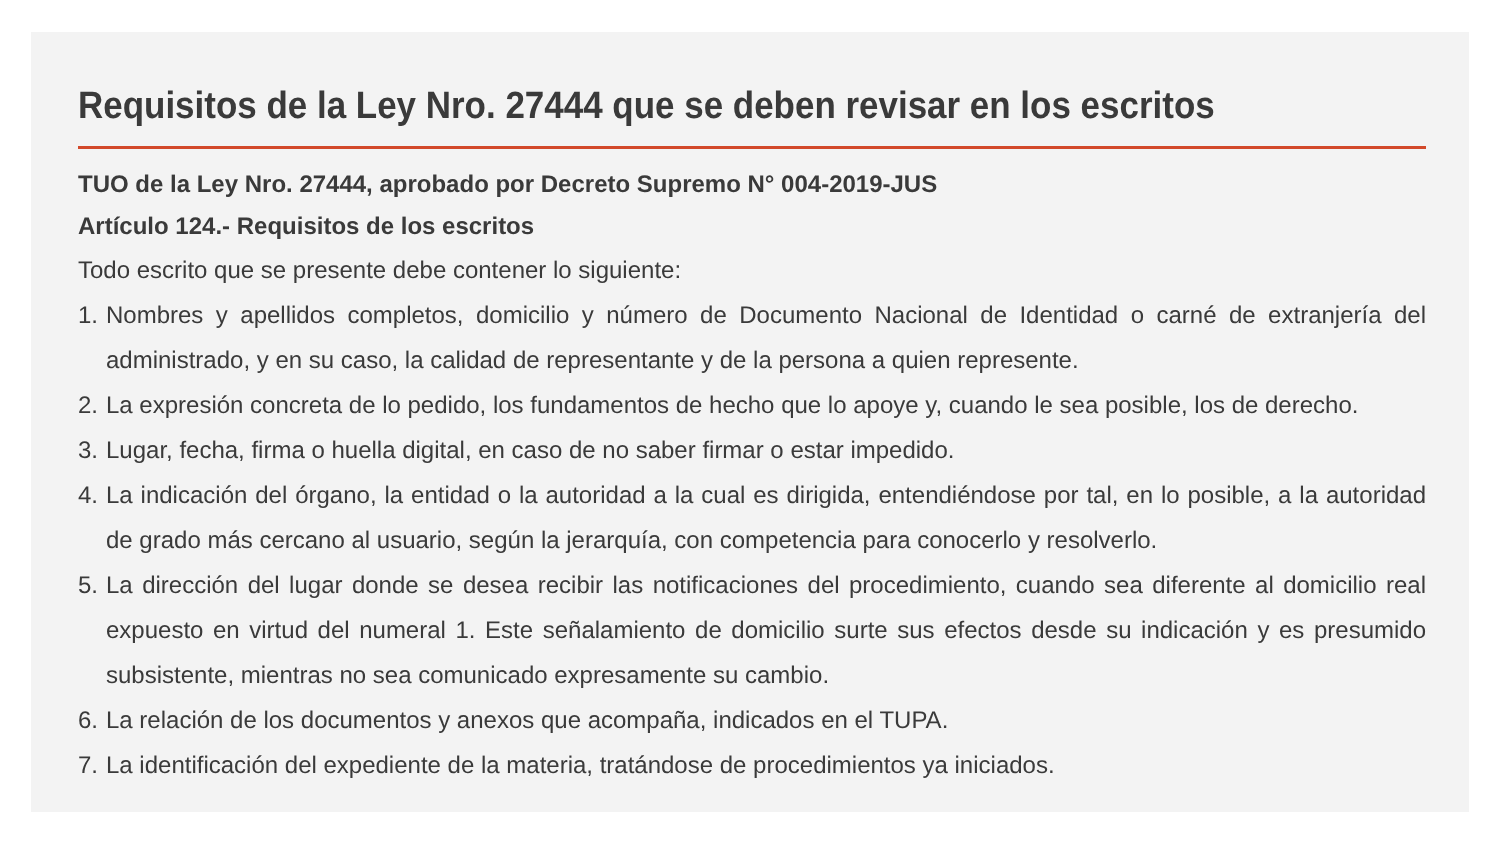Requisitos de la Ley Nro. 27444 que se deben revisar en los escritos
TUO de la Ley Nro. 27444, aprobado por Decreto Supremo N° 004-2019-JUS
Artículo 124.- Requisitos de los escritos
Todo escrito que se presente debe contener lo siguiente:
1. Nombres y apellidos completos, domicilio y número de Documento Nacional de Identidad o carné de extranjería del administrado, y en su caso, la calidad de representante y de la persona a quien represente.
2. La expresión concreta de lo pedido, los fundamentos de hecho que lo apoye y, cuando le sea posible, los de derecho.
3. Lugar, fecha, firma o huella digital, en caso de no saber firmar o estar impedido.
4. La indicación del órgano, la entidad o la autoridad a la cual es dirigida, entendiéndose por tal, en lo posible, a la autoridad de grado más cercano al usuario, según la jerarquía, con competencia para conocerlo y resolverlo.
5. La dirección del lugar donde se desea recibir las notificaciones del procedimiento, cuando sea diferente al domicilio real expuesto en virtud del numeral 1. Este señalamiento de domicilio surte sus efectos desde su indicación y es presumido subsistente, mientras no sea comunicado expresamente su cambio.
6. La relación de los documentos y anexos que acompaña, indicados en el TUPA.
7. La identificación del expediente de la materia, tratándose de procedimientos ya iniciados.